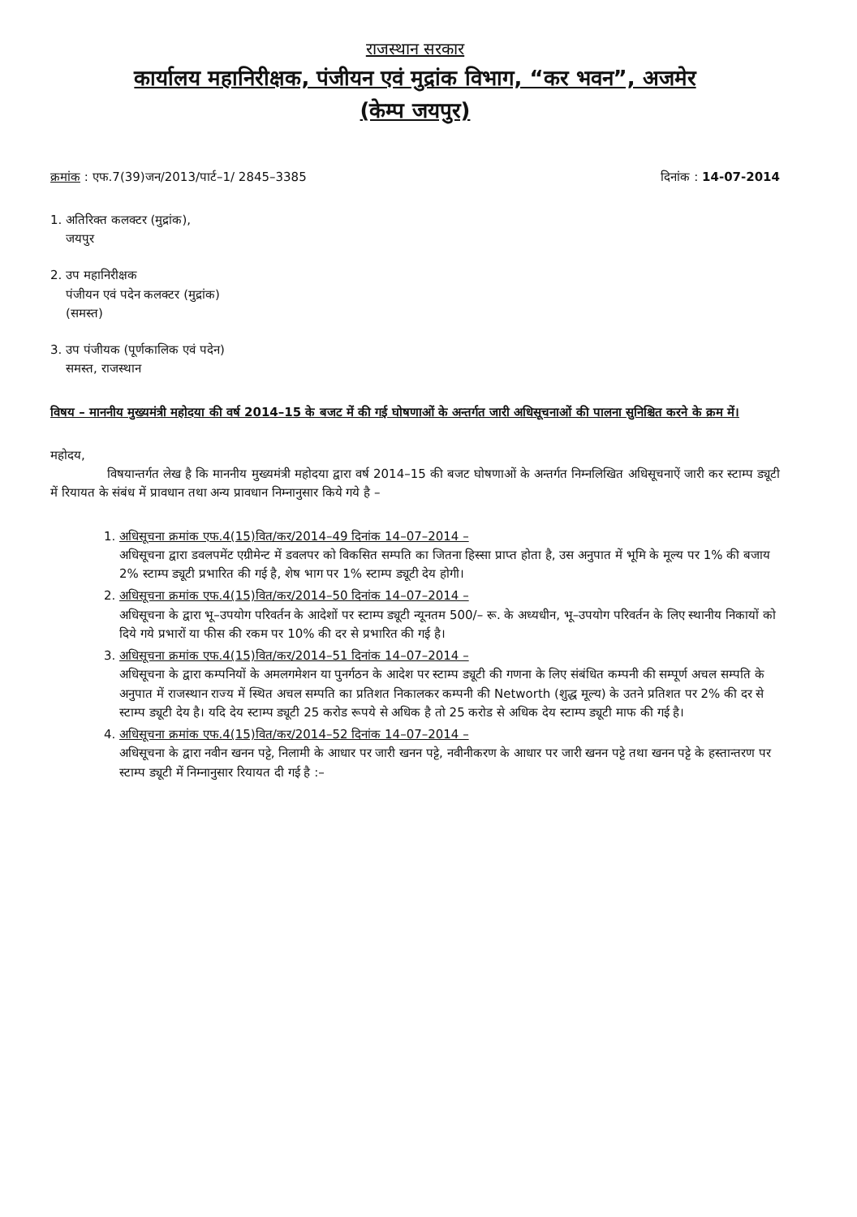राजस्थान सरकार
कार्यालय महानिरीक्षक, पंजीयन एवं मुद्रांक विभाग, “कर भवन”, अजमेर
(केम्प जयपुर)
क्रमांक : एफ.7(39)जन/2013/पार्ट–1/ 2845–3385 दिनांक : 14-07-2014
1. अतिरिक्त कलक्टर (मुद्रांक),
जयपुर
2. उप महानिरीक्षक
पंजीयन एवं पदेन कलक्टर (मुद्रांक)
(समस्त)
3. उप पंजीयक (पूर्णकालिक एवं पदेन)
समस्त, राजस्थान
विषय – माननीय मुख्यमंत्री महोदया की वर्ष 2014–15 के बजट में की गई घोषणाओं के अन्तर्गत जारी अधिसूचनाओं की पालना सुनिश्चित करने के क्रम में।
महोदय,
विषयान्तर्गत लेख है कि माननीय मुख्यमंत्री महोदया द्वारा वर्ष 2014–15 की बजट घोषणाओं के अन्तर्गत निम्नलिखित अधिसूचनाऐं जारी कर स्टाम्प ड्यूटी में रियायत के संबंध में प्रावधान तथा अन्य प्रावधान निम्नानुसार किये गये है –
1. अधिसूचना क्रमांक एफ.4(15)वित/कर/2014–49 दिनांक 14–07–2014 –
अधिसूचना द्वारा डवलपमेंट एग्रीमेन्ट में डवलपर को विकसित सम्पति का जितना हिस्सा प्राप्त होता है, उस अनुपात में भूमि के मूल्य पर 1% की बजाय 2% स्टाम्प ड्यूटी प्रभारित की गई है, शेष भाग पर 1% स्टाम्प ड्यूटी देय होगी।
2. अधिसूचना क्रमांक एफ.4(15)वित/कर/2014–50 दिनांक 14–07–2014 –
अधिसूचना के द्वारा भू–उपयोग परिवर्तन के आदेशों पर स्टाम्प ड्यूटी न्यूनतम 500/– रू. के अध्यधीन, भू–उपयोग परिवर्तन के लिए स्थानीय निकायों को दिये गये प्रभारों या फीस की रकम पर 10% की दर से प्रभारित की गई है।
3. अधिसूचना क्रमांक एफ.4(15)वित/कर/2014–51 दिनांक 14–07–2014 –
अधिसूचना के द्वारा कम्पनियों के अमलगमेशन या पुनर्गठन के आदेश पर स्टाम्प ड्यूटी की गणना के लिए संबंधित कम्पनी की सम्पूर्ण अचल सम्पति के अनुपात में राजस्थान राज्य में स्थित अचल सम्पति का प्रतिशत निकालकर कम्पनी की Networth (शुद्ध मूल्य) के उतने प्रतिशत पर 2% की दर से स्टाम्प ड्यूटी देय है। यदि देय स्टाम्प ड्यूटी 25 करोड रूपये से अधिक है तो 25 करोड से अधिक देय स्टाम्प ड्यूटी माफ की गई है।
4. अधिसूचना क्रमांक एफ.4(15)वित/कर/2014–52 दिनांक 14–07–2014 –
अधिसूचना के द्वारा नवीन खनन पट्टे, निलामी के आधार पर जारी खनन पट्टे, नवीनीकरण के आधार पर जारी खनन पट्टे तथा खनन पट्टे के हस्तान्तरण पर स्टाम्प ड्यूटी में निम्नानुसार रियायत दी गई है :–